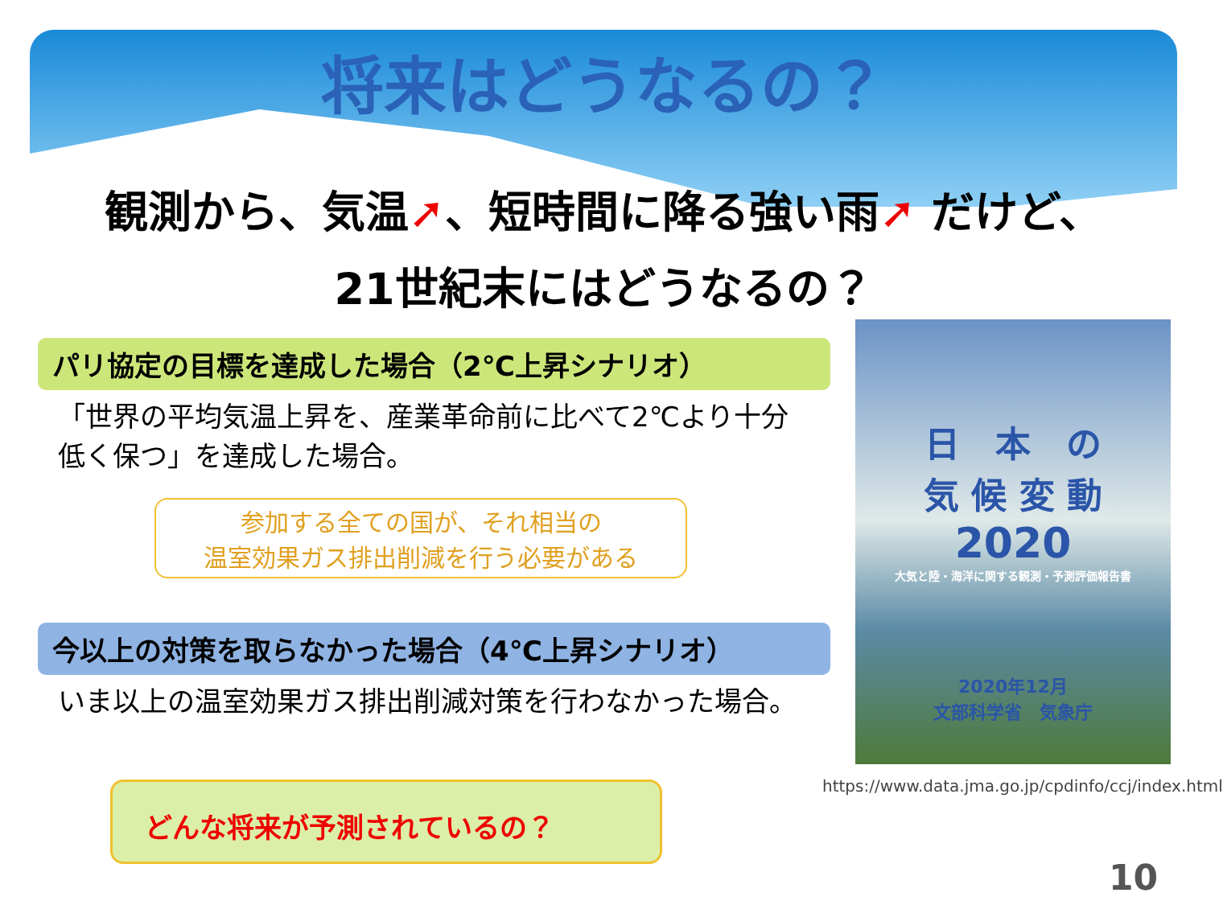将来はどうなるの？
観測から、気温➚、短時間に降る強い雨➚ だけど、
21世紀末にはどうなるの？
パリ協定の目標を達成した場合（2℃上昇シナリオ）
「世界の平均気温上昇を、産業革命前に比べて2℃より十分低く保つ」を達成した場合。
参加する全ての国が、それ相当の
温室効果ガス排出削減を行う必要がある
今以上の対策を取らなかった場合（4℃上昇シナリオ）
いま以上の温室効果ガス排出削減対策を行わなかった場合。
どんな将来が予測されているの？
日　本　の
気 候 変 動
2020
大気と陸・海洋に関する観測・予測評価報告書
2020年12月
文部科学省　気象庁
https://www.data.jma.go.jp/cpdinfo/ccj/index.html
10